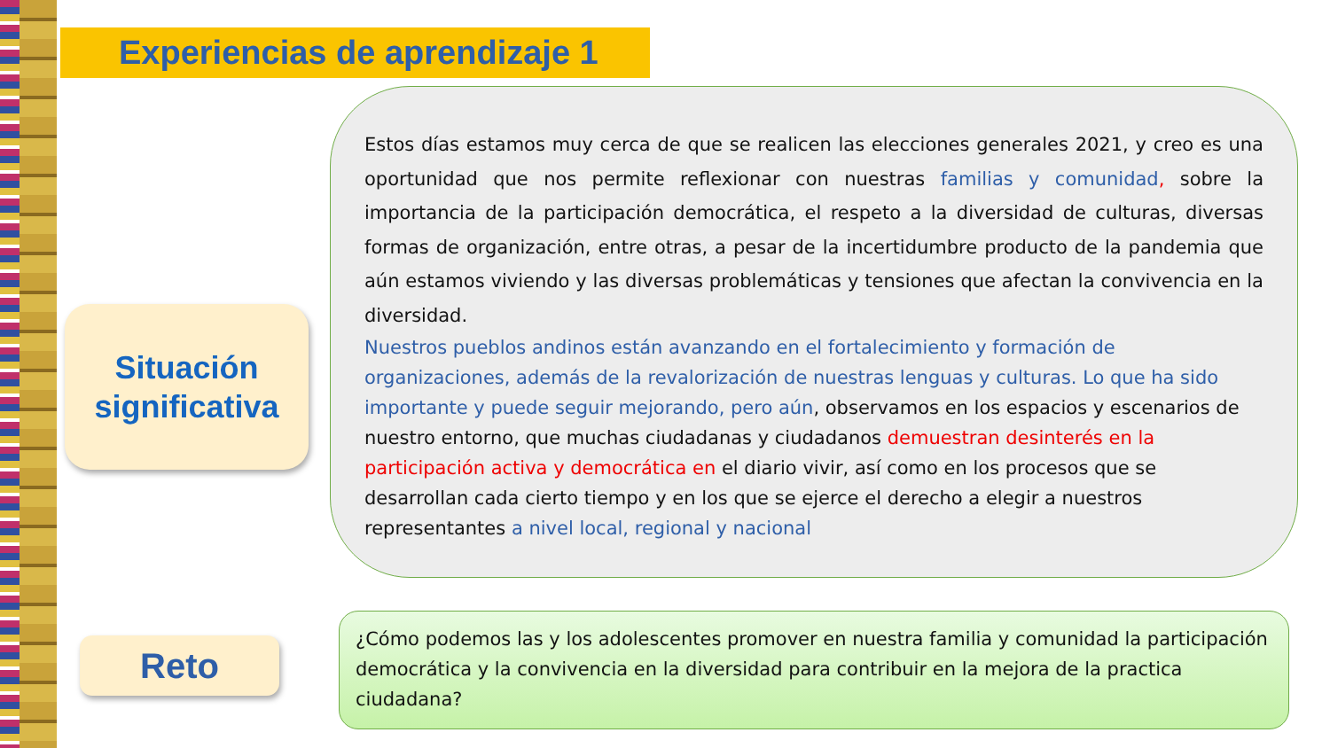Experiencias de aprendizaje 1
Situación
significativa
Reto
Estos días estamos muy cerca de que se realicen las elecciones generales 2021, y creo es una oportunidad que nos permite reflexionar con nuestras familias y comunidad, sobre la importancia de la participación democrática, el respeto a la diversidad de culturas, diversas formas de organización, entre otras, a pesar de la incertidumbre producto de la pandemia que aún estamos viviendo y las diversas problemáticas y tensiones que afectan la convivencia en la diversidad.
Nuestros pueblos andinos están avanzando en el fortalecimiento y formación de organizaciones, además de la revalorización de nuestras lenguas y culturas. Lo que ha sido importante y puede seguir mejorando, pero aún, observamos en los espacios y escenarios de nuestro entorno, que muchas ciudadanas y ciudadanos demuestran desinterés en la participación activa y democrática en el diario vivir, así como en los procesos que se desarrollan cada cierto tiempo y en los que se ejerce el derecho a elegir a nuestros representantes a nivel local, regional y nacional
¿Cómo podemos las y los adolescentes promover en nuestra familia y comunidad la participación democrática y la convivencia en la diversidad para contribuir en la mejora de la practica ciudadana?